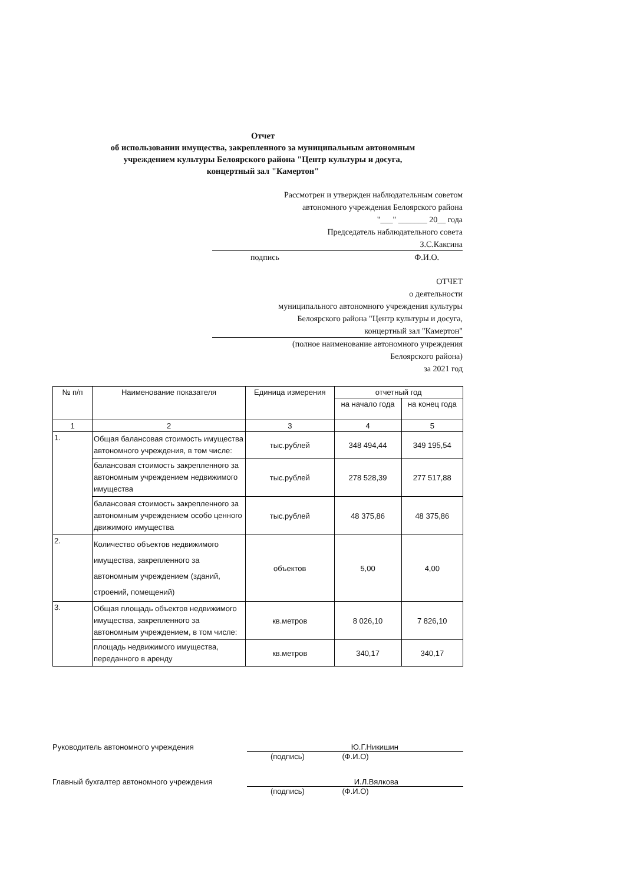Отчет
об использовании имущества, закрепленного за муниципальным автономным
учреждением культуры Белоярского района "Центр культуры и досуга,
концертный зал "Камертон"
Рассмотрен и утвержден наблюдательным советом
автономного учреждения Белоярского района
"___" _______ 20__ года
Председатель наблюдательного совета
З.С.Каксина
подпись Ф.И.О.
ОТЧЕТ
о деятельности
муниципального автономного учреждения культуры
Белоярского района "Центр культуры и досуга,
концертный зал "Камертон"
(полное наименование автономного учреждения
Белоярского района)
за 2021 год
| № п/п | Наименование показателя | Единица измерения | отчетный год | |
| --- | --- | --- | --- | --- |
| | | | на начало года | на конец года |
| 1 | 2 | 3 | 4 | 5 |
| 1. | Общая балансовая стоимость имущества автономного учреждения, в том числе: | тыс.рублей | 348 494,44 | 349 195,54 |
| | балансовая стоимость закрепленного за автономным учреждением недвижимого имущества | тыс.рублей | 278 528,39 | 277 517,88 |
| | балансовая стоимость закрепленного за автономным учреждением особо ценного движимого имущества | тыс.рублей | 48 375,86 | 48 375,86 |
| 2. | Количество объектов недвижимого имущества, закрепленного за автономным учреждением (зданий, строений, помещений) | объектов | 5,00 | 4,00 |
| 3. | Общая площадь объектов недвижимого имущества, закрепленного за автономным учреждением, в том числе: | кв.метров | 8 026,10 | 7 826,10 |
| | площадь недвижимого имущества, переданного в аренду | кв.метров | 340,17 | 340,17 |
Руководитель автономного учреждения Ю.Г.Никишин
(подпись) (Ф.И.О)
Главный бухгалтер автономного учреждения И.Л.Вялкова
(подпись) (Ф.И.О)